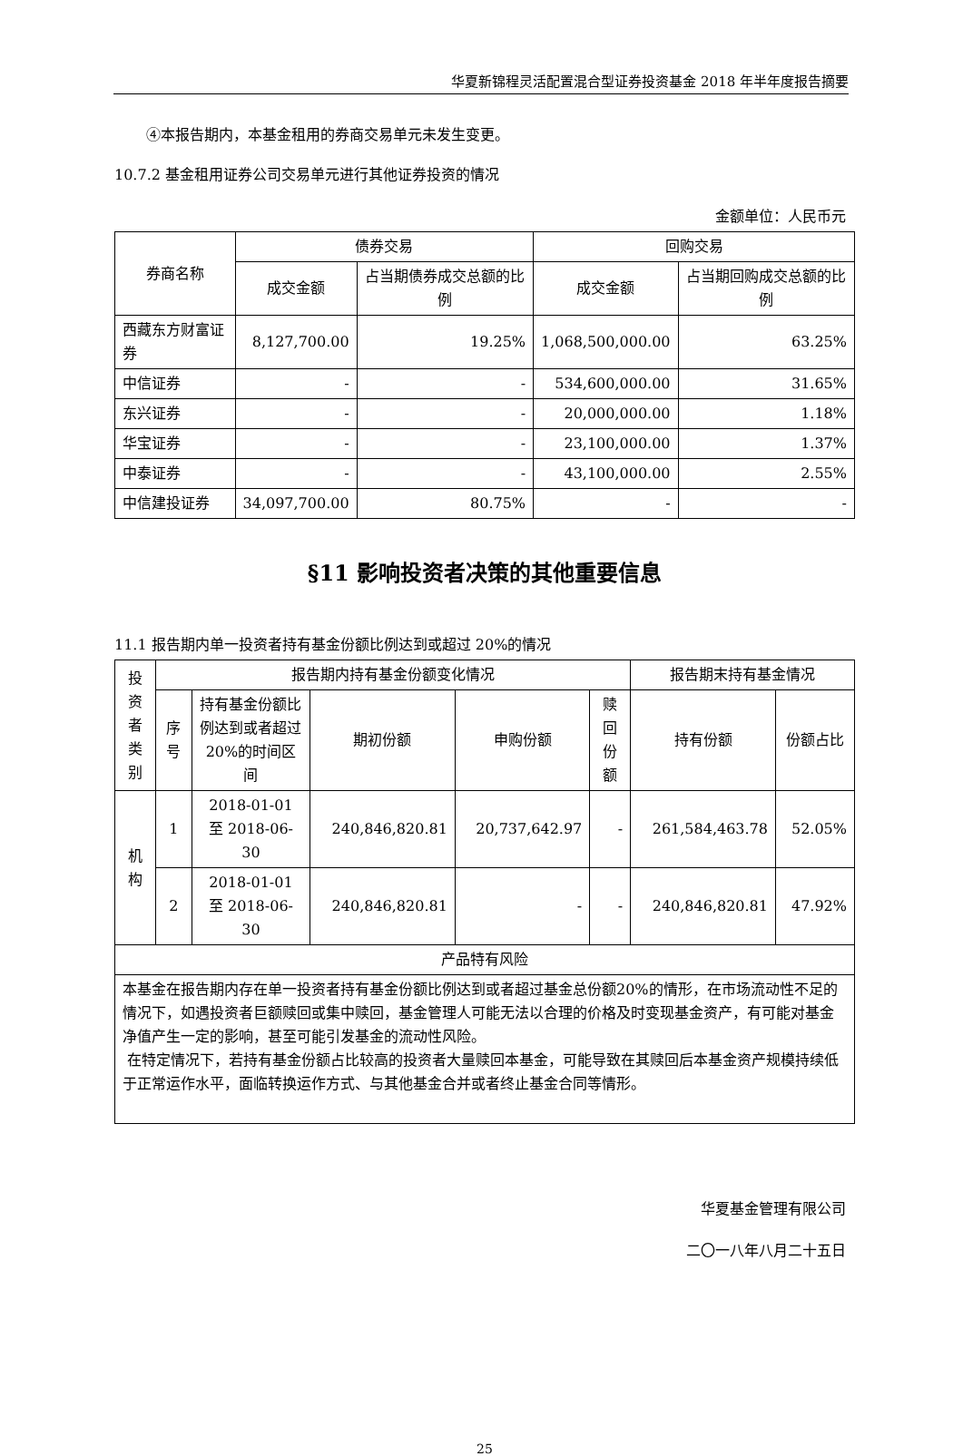华夏新锦程灵活配置混合型证券投资基金 2018 年半年度报告摘要
④本报告期内，本基金租用的券商交易单元未发生变更。
10.7.2 基金租用证券公司交易单元进行其他证券投资的情况
金额单位：人民币元
| 券商名称 | 债券交易 | | 回购交易 | |
| --- | --- | --- | --- | --- |
| | 成交金额 | 占当期债券成交总额的比例 | 成交金额 | 占当期回购成交总额的比例 |
| 西藏东方财富证券 | 8,127,700.00 | 19.25% | 1,068,500,000.00 | 63.25% |
| 中信证券 | - | - | 534,600,000.00 | 31.65% |
| 东兴证券 | - | - | 20,000,000.00 | 1.18% |
| 华宝证券 | - | - | 23,100,000.00 | 1.37% |
| 中泰证券 | - | - | 43,100,000.00 | 2.55% |
| 中信建投证券 | 34,097,700.00 | 80.75% | - | - |
§11 影响投资者决策的其他重要信息
11.1 报告期内单一投资者持有基金份额比例达到或超过 20%的情况
| 投资者类别 | 报告期内持有基金份额变化情况 | | | | | 报告期末持有基金情况 | |
| --- | --- | --- | --- | --- | --- | --- | --- |
| | 序号 | 持有基金份额比例达到或者超过20%的时间区间 | 期初份额 | 申购份额 | 赎回份额 | 持有份额 | 份额占比 |
| 机构 | 1 | 2018-01-01 至 2018-06-30 | 240,846,820.81 | 20,737,642.97 | - | 261,584,463.78 | 52.05% |
| | 2 | 2018-01-01 至 2018-06-30 | 240,846,820.81 | - | - | 240,846,820.81 | 47.92% |
| 产品特有风险 | | | | | | | |
| 本基金在报告期内存在单一投资者持有基金份额比例达到或者超过基金总份额20%的情形，在市场流动性不足的情况下，如遇投资者巨额赎回或集中赎回，基金管理人可能无法以合理的价格及时变现基金资产，有可能对基金净值产生一定的影响，甚至可能引发基金的流动性风险。 在特定情况下，若持有基金份额占比较高的投资者大量赎回本基金，可能导致在其赎回后本基金资产规模持续低于正常运作水平，面临转换运作方式、与其他基金合并或者终止基金合同等情形。 | | | | | | | |
华夏基金管理有限公司
二〇一八年八月二十五日
25